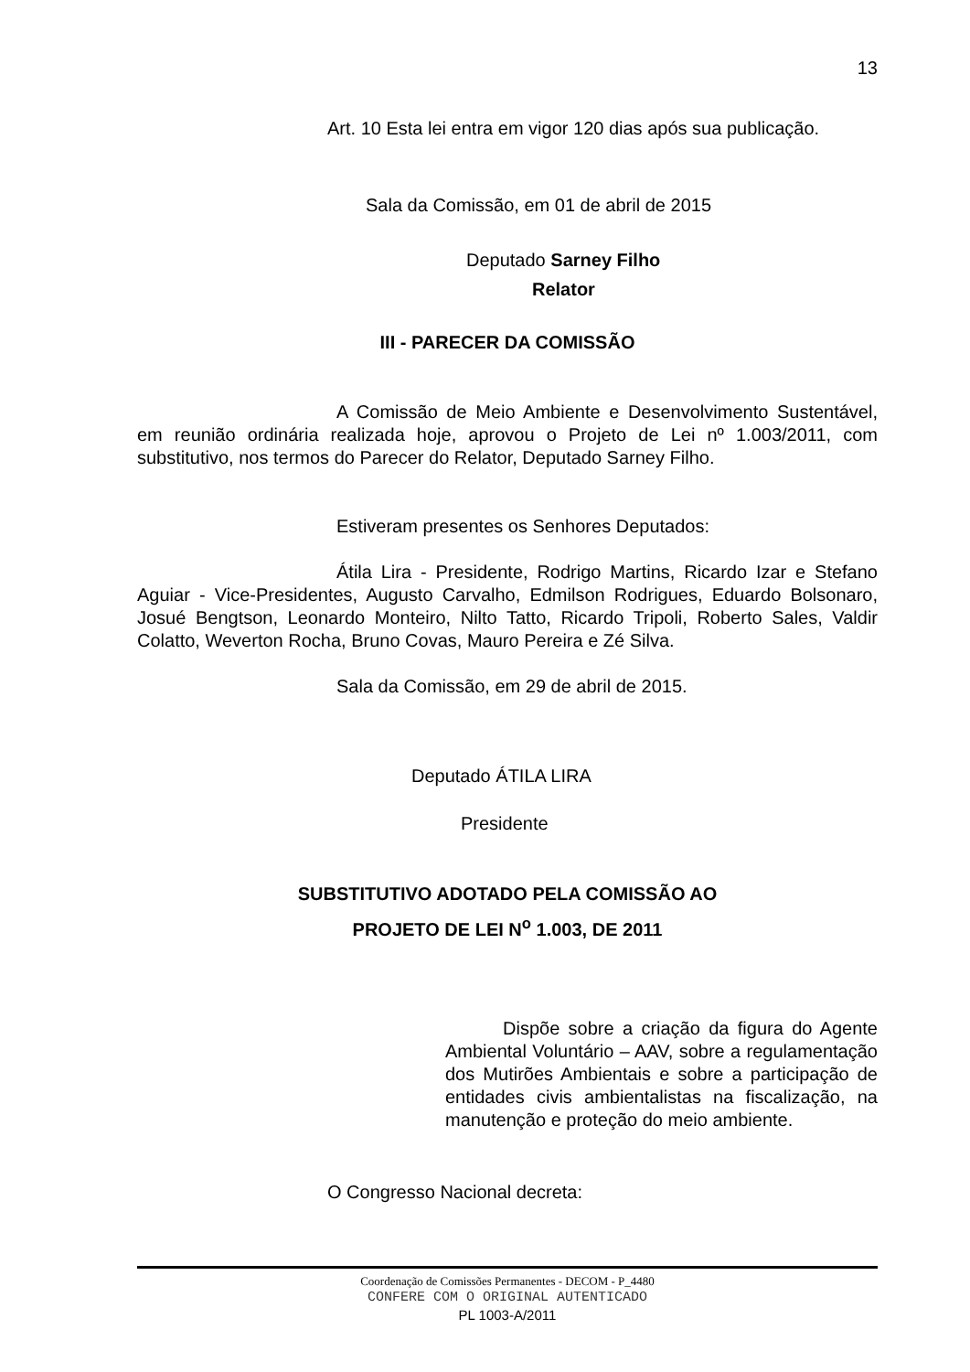13
Art. 10 Esta lei entra em vigor 120 dias após sua publicação.
Sala da Comissão, em 01 de abril de 2015
Deputado Sarney Filho
Relator
III - PARECER DA COMISSÃO
A Comissão de Meio Ambiente e Desenvolvimento Sustentável, em reunião ordinária realizada hoje, aprovou o Projeto de Lei nº 1.003/2011, com substitutivo, nos termos do Parecer do Relator, Deputado Sarney Filho.
Estiveram presentes os Senhores Deputados:
Átila Lira - Presidente, Rodrigo Martins, Ricardo Izar e Stefano Aguiar - Vice-Presidentes, Augusto Carvalho, Edmilson Rodrigues, Eduardo Bolsonaro, Josué Bengtson, Leonardo Monteiro, Nilto Tatto, Ricardo Tripoli, Roberto Sales, Valdir Colatto, Weverton Rocha, Bruno Covas, Mauro Pereira e Zé Silva.
Sala da Comissão, em 29 de abril de 2015.
Deputado ÁTILA LIRA
Presidente
SUBSTITUTIVO ADOTADO PELA COMISSÃO AO
PROJETO DE LEI N<sup>o</sup> 1.003, DE 2011
Dispõe sobre a criação da figura do Agente Ambiental Voluntário – AAV, sobre a regulamentação dos Mutirões Ambientais e sobre a participação de entidades civis ambientalistas na fiscalização, na manutenção e proteção do meio ambiente.
O Congresso Nacional decreta:
Coordenação de Comissões Permanentes - DECOM - P_4480
CONFERE COM O ORIGINAL AUTENTICADO
PL 1003-A/2011